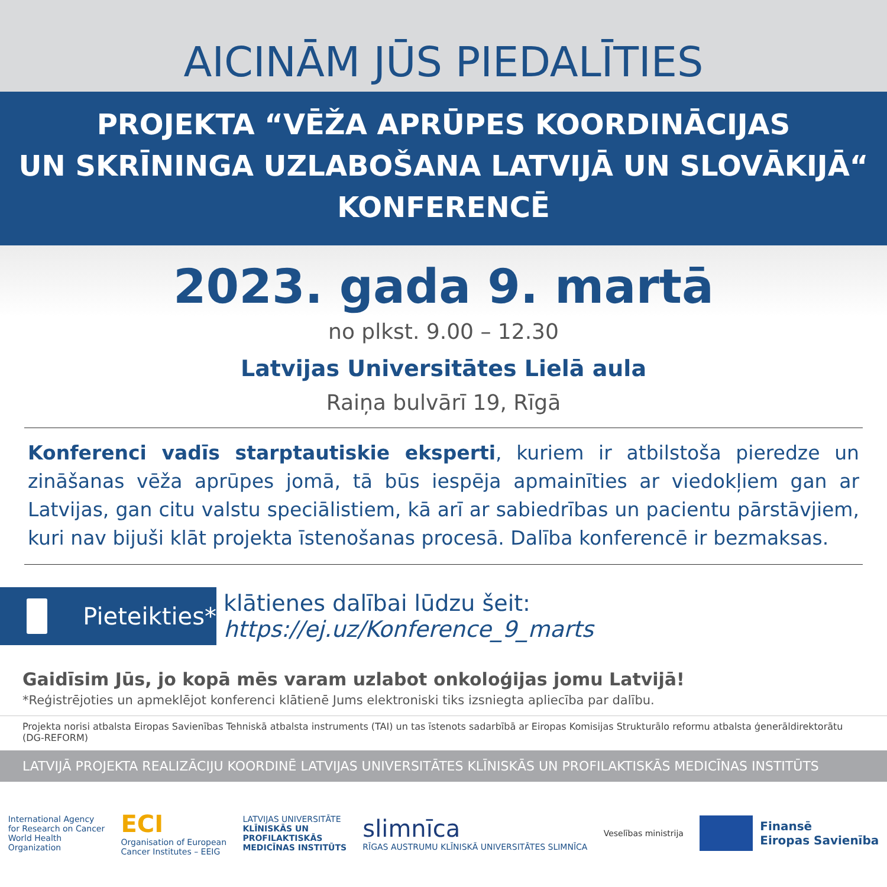AICINĀM JŪS PIEDALĪTIES
PROJEKTA “VĒŽA APRŪPES KOORDINĀCIJAS
UN SKRĪNINGA UZLABOŠANA LATVIJĀ UN SLOVĀKIJĀ“
KONFERENCĒ
2023. gada 9. martā
no plkst. 9.00 – 12.30
Latvijas Universitātes Lielā aula
Raiņa bulvārī 19, Rīgā
Konferenci vadīs starptautiskie eksperti, kuriem ir atbilstoša pieredze un zināšanas vēža aprūpes jomā, tā būs iespēja apmainīties ar viedokļiem gan ar Latvijas, gan citu valstu speciālistiem, kā arī ar sabiedrības un pacientu pārstāvjiem, kuri nav bijuši klāt projekta īstenošanas procesā. Dalība konferencē ir bezmaksas.
Pieteikties*
klātienes dalībai lūdzu šeit: https://ej.uz/Konference_9_marts
Gaidīsim Jūs, jo kopā mēs varam uzlabot onkoloģijas jomu Latvijā!
*Reģistrējoties un apmeklējot konferenci klātienē Jums elektroniski tiks izsniegta apliecība par dalību.
Projekta norisi atbalsta Eiropas Savienības Tehniskā atbalsta instruments (TAI) un tas īstenots sadarbībā ar Eiropas Komisijas Strukturālo reformu atbalsta ģenerāldirektorātu (DG-REFORM)
LATVIJĀ PROJEKTA REALIZĀCIJU KOORDINĒ LATVIJAS UNIVERSITĀTES KLĪNISKĀS UN PROFILAKTISKĀS MEDICĪNAS INSTITŪTS
International Agency
for Research on Cancer
World Health
Organization
ECI
Organisation of European
Cancer Institutes – EEIG
LATVIJAS UNIVERSITĀTE
KLĪNISKĀS UN
PROFILAKTISKĀS
MEDICĪNAS INSTITŪTS
slimnīca
RĪGAS AUSTRUMU KLĪNISKĀ UNIVERSITĀTES SLIMNĪCA
Veselības ministrija
Finansē
Eiropas Savienība